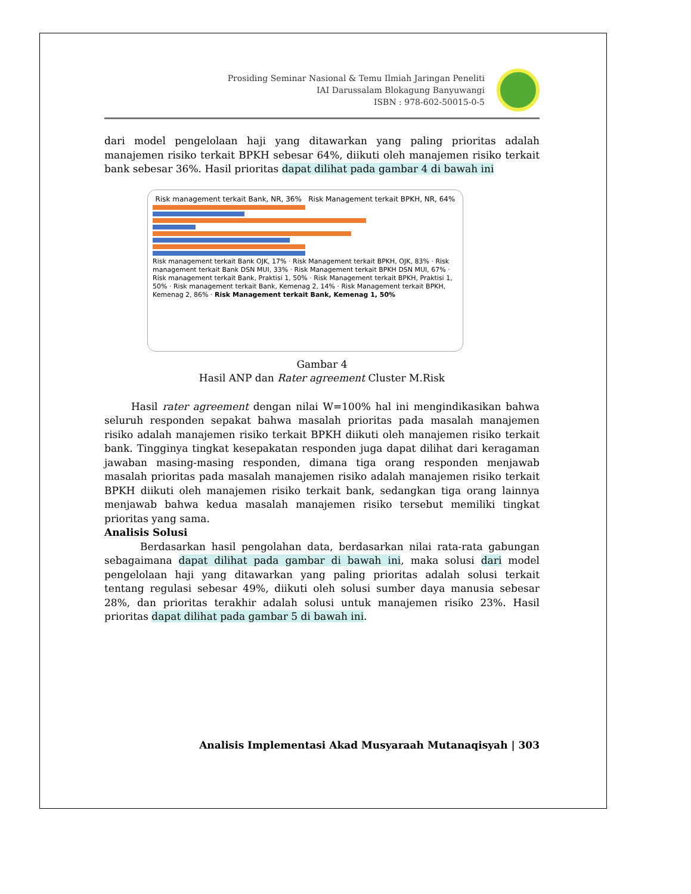Prosiding Seminar Nasional & Temu Ilmiah Jaringan Peneliti
IAI Darussalam Blokagung Banyuwangi
ISBN : 978-602-50015-0-5
dari model pengelolaan haji yang ditawarkan yang paling prioritas adalah manajemen risiko terkait BPKH sebesar 64%, diikuti oleh manajemen risiko terkait bank sebesar 36%. Hasil prioritas dapat dilihat pada gambar 4 di bawah ini
Risk management terkait Bank, NR, 36% Risk Management terkait BPKH, NR, 64%
Risk management terkait Bank OJK, 17% · Risk Management terkait BPKH, OJK, 83% · Risk management terkait Bank DSN MUI, 33% · Risk Management terkait BPKH DSN MUI, 67% · Risk management terkait Bank, Praktisi 1, 50% · Risk Management terkait BPKH, Praktisi 1, 50% · Risk management terkait Bank, Kemenag 2, 14% · Risk Management terkait BPKH, Kemenag 2, 86% · Risk Management terkait Bank, Kemenag 1, 50%
Gambar 4
Hasil ANP dan Rater agreement Cluster M.Risk
Hasil rater agreement dengan nilai W=100% hal ini mengindikasikan bahwa seluruh responden sepakat bahwa masalah prioritas pada masalah manajemen risiko adalah manajemen risiko terkait BPKH diikuti oleh manajemen risiko terkait bank. Tingginya tingkat kesepakatan responden juga dapat dilihat dari keragaman jawaban masing-masing responden, dimana tiga orang responden menjawab masalah prioritas pada masalah manajemen risiko adalah manajemen risiko terkait BPKH diikuti oleh manajemen risiko terkait bank, sedangkan tiga orang lainnya menjawab bahwa kedua masalah manajemen risiko tersebut memiliki tingkat prioritas yang sama.
Analisis Solusi
Berdasarkan hasil pengolahan data, berdasarkan nilai rata-rata gabungan sebagaimana dapat dilihat pada gambar di bawah ini, maka solusi dari model pengelolaan haji yang ditawarkan yang paling prioritas adalah solusi terkait tentang regulasi sebesar 49%, diikuti oleh solusi sumber daya manusia sebesar 28%, dan prioritas terakhir adalah solusi untuk manajemen risiko 23%. Hasil prioritas dapat dilihat pada gambar 5 di bawah ini.
Analisis Implementasi Akad Musyaraah Mutanaqisyah | 303